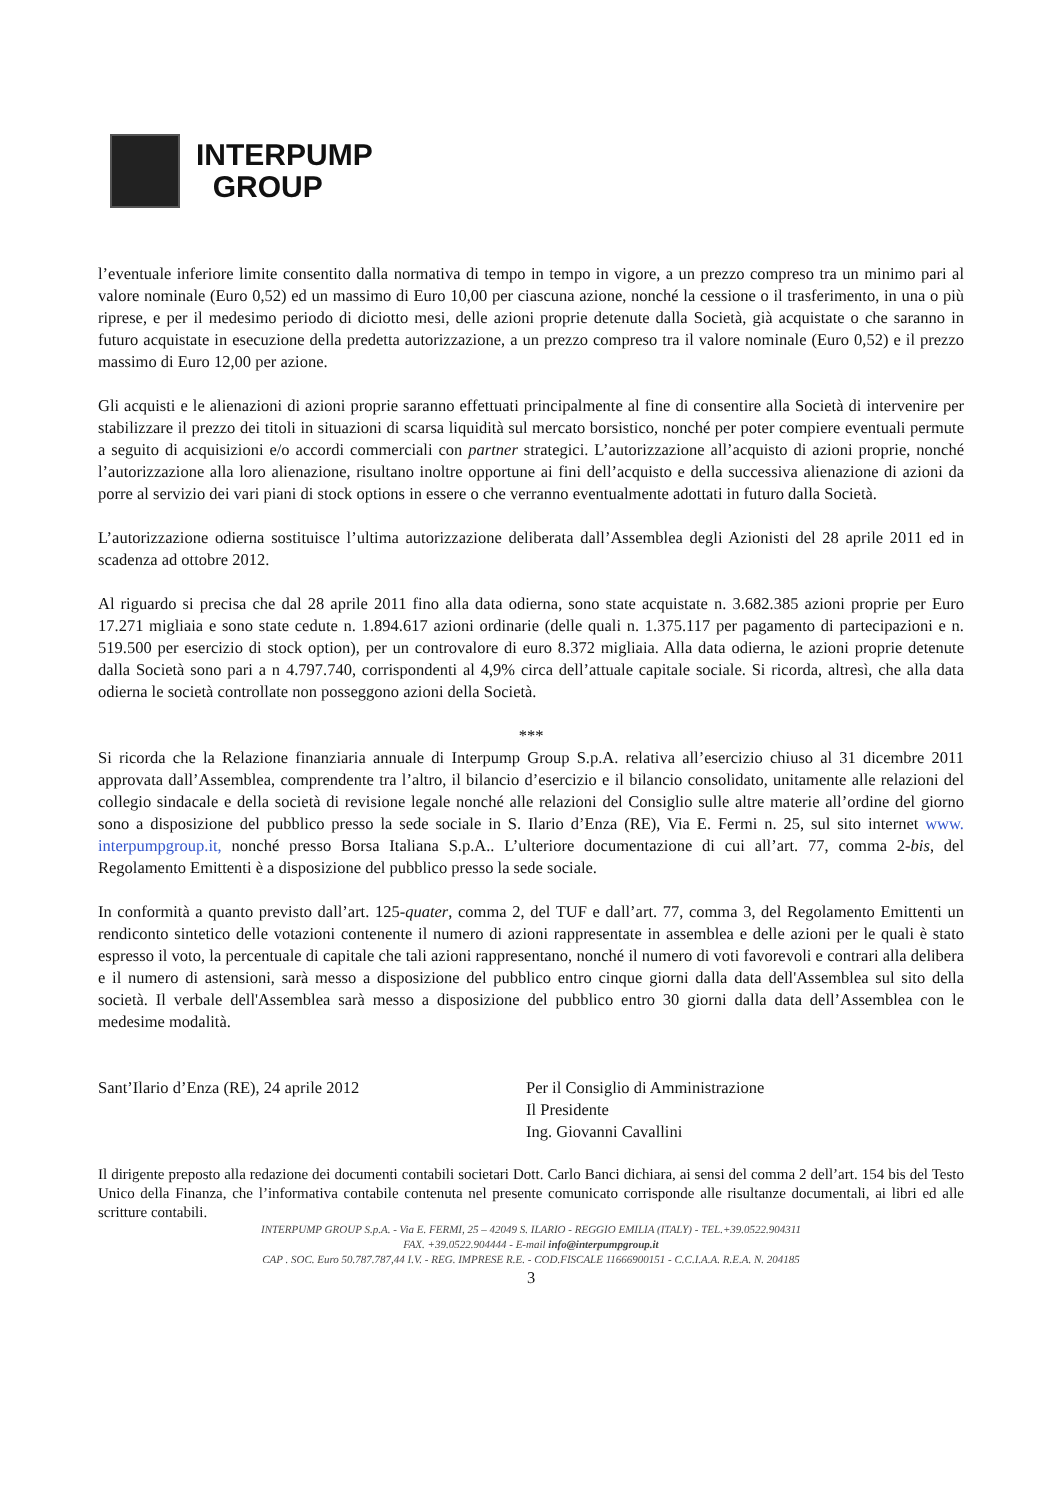INTERPUMP
GROUP
l’eventuale inferiore limite consentito dalla normativa di tempo in tempo in vigore, a un prezzo compreso tra un minimo pari al valore nominale (Euro 0,52) ed un massimo di Euro 10,00 per ciascuna azione, nonché la cessione o il trasferimento, in una o più riprese, e per il medesimo periodo di diciotto mesi, delle azioni proprie detenute dalla Società, già acquistate o che saranno in futuro acquistate in esecuzione della predetta autorizzazione, a un prezzo compreso tra il valore nominale (Euro 0,52) e il prezzo massimo di Euro 12,00 per azione.
Gli acquisti e le alienazioni di azioni proprie saranno effettuati principalmente al fine di consentire alla Società di intervenire per stabilizzare il prezzo dei titoli in situazioni di scarsa liquidità sul mercato borsistico, nonché per poter compiere eventuali permute a seguito di acquisizioni e/o accordi commerciali con partner strategici. L’autorizzazione all’acquisto di azioni proprie, nonché l’autorizzazione alla loro alienazione, risultano inoltre opportune ai fini dell’acquisto e della successiva alienazione di azioni da porre al servizio dei vari piani di stock options in essere o che verranno eventualmente adottati in futuro dalla Società.
L’autorizzazione odierna sostituisce l’ultima autorizzazione deliberata dall’Assemblea degli Azionisti del 28 aprile 2011 ed in scadenza ad ottobre 2012.
Al riguardo si precisa che dal 28 aprile 2011 fino alla data odierna, sono state acquistate n. 3.682.385 azioni proprie per Euro 17.271 migliaia e sono state cedute n. 1.894.617 azioni ordinarie (delle quali n. 1.375.117 per pagamento di partecipazioni e n. 519.500 per esercizio di stock option), per un controvalore di euro 8.372 migliaia. Alla data odierna, le azioni proprie detenute dalla Società sono pari a n 4.797.740, corrispondenti al 4,9% circa dell’attuale capitale sociale. Si ricorda, altresì, che alla data odierna le società controllate non posseggono azioni della Società.
***
Si ricorda che la Relazione finanziaria annuale di Interpump Group S.p.A. relativa all’esercizio chiuso al 31 dicembre 2011 approvata dall’Assemblea, comprendente tra l’altro, il bilancio d’esercizio e il bilancio consolidato, unitamente alle relazioni del collegio sindacale e della società di revisione legale nonché alle relazioni del Consiglio sulle altre materie all’ordine del giorno sono a disposizione del pubblico presso la sede sociale in S. Ilario d’Enza (RE), Via E. Fermi n. 25, sul sito internet www. interpumpgroup.it, nonché presso Borsa Italiana S.p.A.. L’ulteriore documentazione di cui all’art. 77, comma 2-bis, del Regolamento Emittenti è a disposizione del pubblico presso la sede sociale.
In conformità a quanto previsto dall’art. 125-quater, comma 2, del TUF e dall’art. 77, comma 3, del Regolamento Emittenti un rendiconto sintetico delle votazioni contenente il numero di azioni rappresentate in assemblea e delle azioni per le quali è stato espresso il voto, la percentuale di capitale che tali azioni rappresentano, nonché il numero di voti favorevoli e contrari alla delibera e il numero di astensioni, sarà messo a disposizione del pubblico entro cinque giorni dalla data dell'Assemblea sul sito della società. Il verbale dell'Assemblea sarà messo a disposizione del pubblico entro 30 giorni dalla data dell’Assemblea con le medesime modalità.
Sant’Ilario d’Enza (RE), 24 aprile 2012 Per il Consiglio di Amministrazione
Il Presidente
Ing. Giovanni Cavallini
Il dirigente preposto alla redazione dei documenti contabili societari Dott. Carlo Banci dichiara, ai sensi del comma 2 dell’art. 154 bis del Testo Unico della Finanza, che l’informativa contabile contenuta nel presente comunicato corrisponde alle risultanze documentali, ai libri ed alle scritture contabili.
INTERPUMP GROUP S.p.A. - Via E. FERMI, 25 – 42049 S. ILARIO - REGGIO EMILIA (ITALY) - TEL.+39.0522.904311
FAX. +39.0522.904444 - E-mail info@interpumpgroup.it
CAP . SOC. Euro 50.787.787,44 I.V. - REG. IMPRESE R.E. - COD.FISCALE 11666900151 - C.C.I.A.A. R.E.A. N. 204185
3